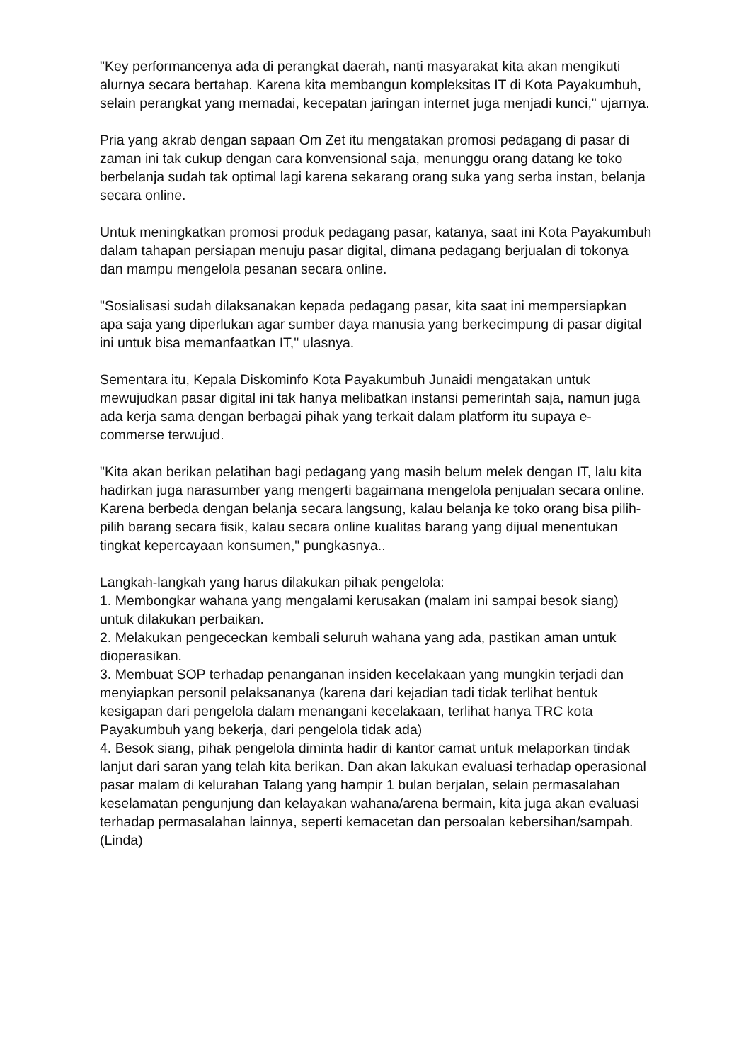"Key performancenya ada di perangkat daerah, nanti masyarakat kita akan mengikuti alurnya secara bertahap. Karena kita membangun kompleksitas IT di Kota Payakumbuh, selain perangkat yang memadai, kecepatan jaringan internet juga menjadi kunci," ujarnya.
Pria yang akrab dengan sapaan Om Zet itu mengatakan promosi pedagang di pasar di zaman ini tak cukup dengan cara konvensional saja, menunggu orang datang ke toko berbelanja sudah tak optimal lagi karena sekarang orang suka yang serba instan, belanja secara online.
Untuk meningkatkan promosi produk pedagang pasar, katanya, saat ini Kota Payakumbuh dalam tahapan persiapan menuju pasar digital, dimana pedagang berjualan di tokonya dan mampu mengelola pesanan secara online.
"Sosialisasi sudah dilaksanakan kepada pedagang pasar, kita saat ini mempersiapkan apa saja yang diperlukan agar sumber daya manusia yang berkecimpung di pasar digital ini untuk bisa memanfaatkan IT," ulasnya.
Sementara itu, Kepala Diskominfo Kota Payakumbuh Junaidi mengatakan untuk mewujudkan pasar digital ini tak hanya melibatkan instansi pemerintah saja, namun juga ada kerja sama dengan berbagai pihak yang terkait dalam platform itu supaya e-commerse terwujud.
"Kita akan berikan pelatihan bagi pedagang yang masih belum melek dengan IT, lalu kita hadirkan juga narasumber yang mengerti bagaimana mengelola penjualan secara online. Karena berbeda dengan belanja secara langsung, kalau belanja ke toko orang bisa pilih-pilih barang secara fisik, kalau secara online kualitas barang yang dijual menentukan tingkat kepercayaan konsumen," pungkasnya..
Langkah-langkah yang harus dilakukan pihak pengelola:
1. Membongkar wahana yang mengalami kerusakan (malam ini sampai besok siang) untuk dilakukan perbaikan.
2. Melakukan pengececkan kembali seluruh wahana yang ada, pastikan aman untuk dioperasikan.
3. Membuat SOP terhadap penanganan insiden kecelakaan yang mungkin terjadi dan menyiapkan personil pelaksananya (karena dari kejadian tadi tidak terlihat bentuk kesigapan dari pengelola dalam menangani kecelakaan, terlihat hanya TRC kota Payakumbuh yang bekerja, dari pengelola tidak ada)
4. Besok siang, pihak pengelola diminta hadir di kantor camat untuk melaporkan tindak lanjut dari saran yang telah kita berikan. Dan akan lakukan evaluasi terhadap operasional pasar malam di kelurahan Talang yang hampir 1 bulan berjalan, selain permasalahan keselamatan pengunjung dan kelayakan wahana/arena bermain, kita juga akan evaluasi terhadap permasalahan lainnya, seperti kemacetan dan persoalan kebersihan/sampah.(Linda)